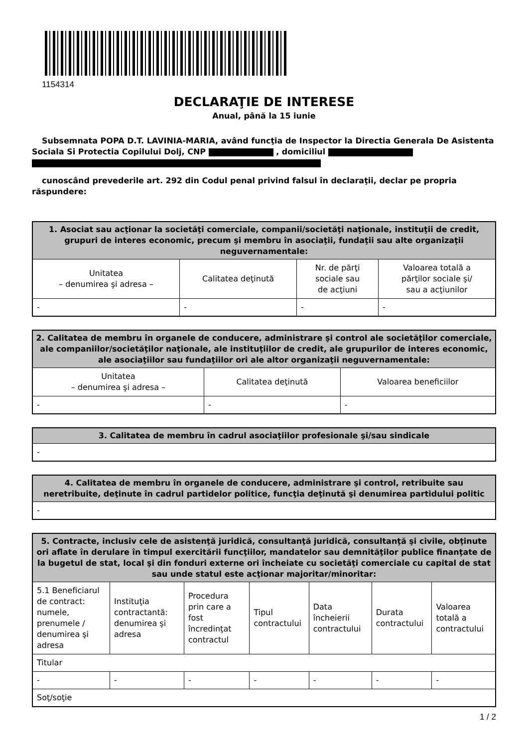1154314
DECLARAŢIE DE INTERESE
Anual, până la 15 iunie
Subsemnata POPA D.T. LAVINIA-MARIA, având funcţia de Inspector la Directia Generala De Asistenta Sociala Si Protectia Copilului Dolj, CNP , domiciliul
cunoscând prevederile art. 292 din Codul penal privind falsul în declaraţii, declar pe propria răspundere:
| 1. Asociat sau acţionar la societăţi comerciale, companii/societăţi naţionale, instituţii de credit, grupuri de interes economic, precum şi membru în asociaţii, fundaţii sau alte organizaţii neguvernamentale: | | | |
| --- | --- | --- | --- |
| Unitatea – denumirea şi adresa – | Calitatea deţinută | Nr. de părţi sociale sau de acţiuni | Valoarea totală a părţilor sociale şi/ sau a acţiunilor |
| - | - | - | - |
| 2. Calitatea de membru în organele de conducere, administrare şi control ale societăţilor comerciale, ale companiilor/societăţilor naţionale, ale instituţiilor de credit, ale grupurilor de interes economic, ale asociaţiilor sau fundaţiilor ori ale altor organizaţii neguvernamentale: | | |
| --- | --- | --- |
| Unitatea – denumirea şi adresa – | Calitatea deţinută | Valoarea beneficiilor |
| - | - | - |
| 3. Calitatea de membru în cadrul asociaţiilor profesionale şi/sau sindicale |
| --- |
| - |
| 4. Calitatea de membru în organele de conducere, administrare şi control, retribuite sau neretribuite, deţinute în cadrul partidelor politice, funcţia deţinută şi denumirea partidului politic |
| --- |
| - |
| 5. Contracte, inclusiv cele de asistenţă juridică, consultanţă juridică, consultanţă şi civile, obţinute ori aflate în derulare în timpul exercitării funcţiilor, mandatelor sau demnităţilor publice finanţate de la bugetul de stat, local şi din fonduri externe ori încheiate cu societăţi comerciale cu capital de stat sau unde statul este acţionar majoritar/minoritar: | | | | | | |
| --- | --- | --- | --- | --- | --- | --- |
| 5.1 Beneficiarul de contract: numele, prenumele / denumirea şi adresa | Instituţia contractantă: denumirea şi adresa | Procedura prin care a fost încredinţat contractul | Tipul contractului | Data încheierii contractului | Durata contractului | Valoarea totală a contractului |
| Titular | | | | | | |
| - | - | - | - | - | - | - |
| Soţ/soţie | | | | | | |
1 / 2